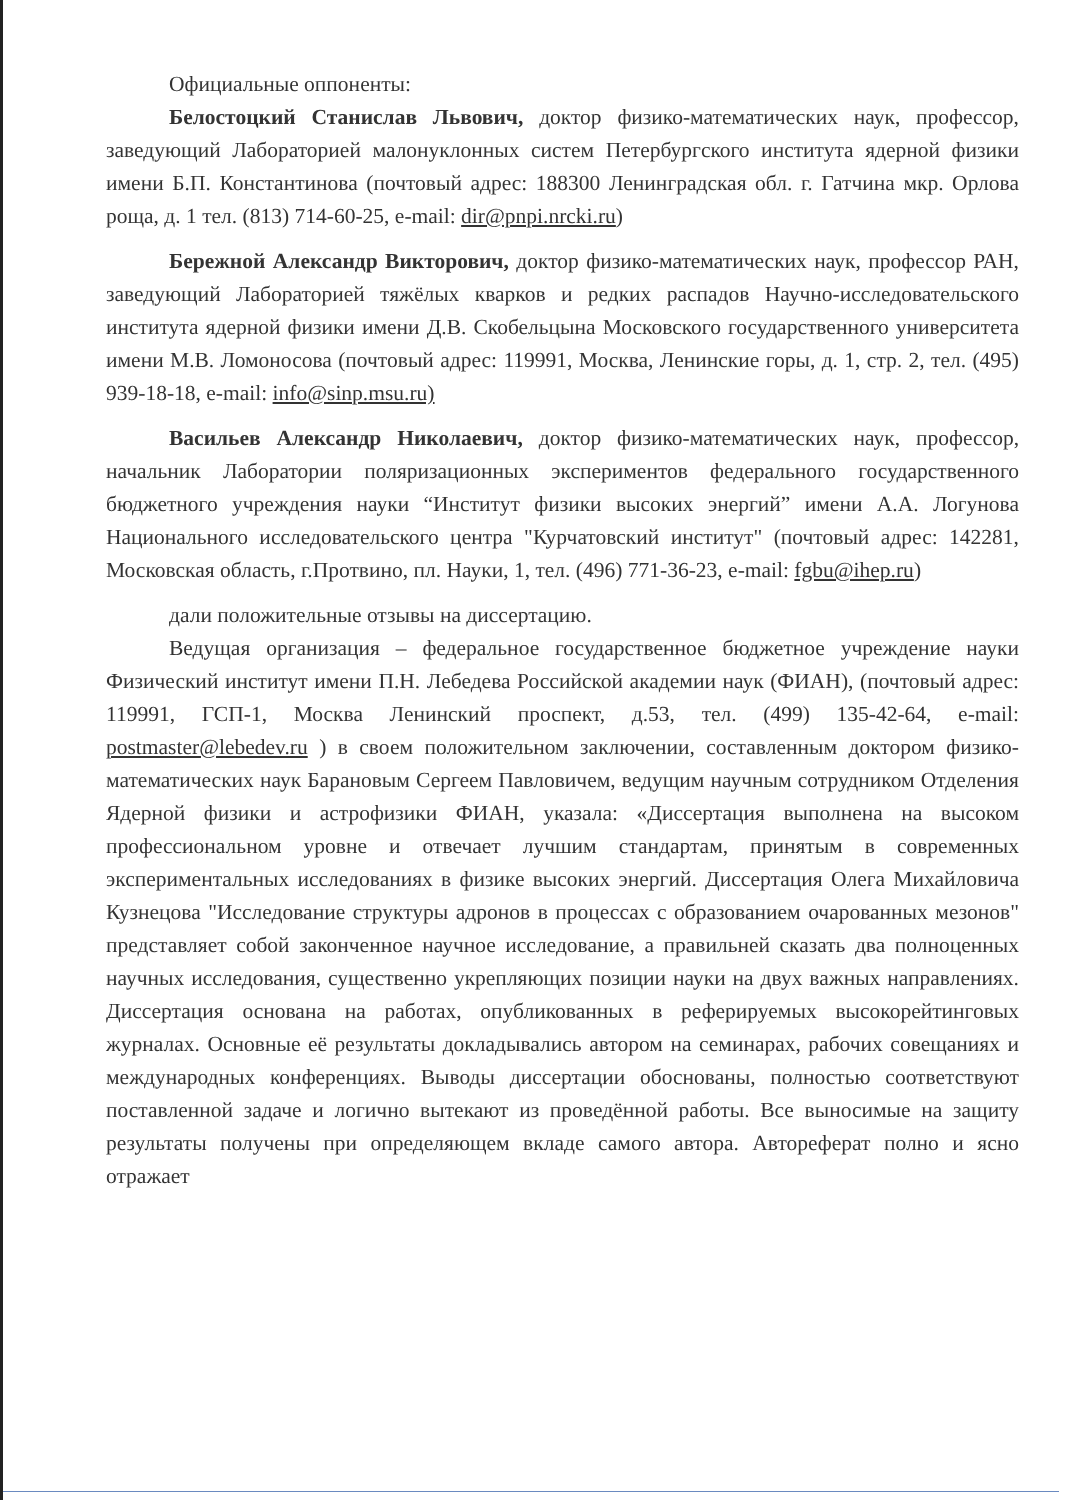Официальные оппоненты:
Белостоцкий Станислав Львович, доктор физико-математических наук, профессор, заведующий Лабораторией малонуклонных систем Петербургского института ядерной физики имени Б.П. Константинова (почтовый адрес: 188300 Ленинградская обл. г. Гатчина мкр. Орлова роща, д. 1 тел. (813) 714-60-25, e-mail: dir@pnpi.nrcki.ru)
Бережной Александр Викторович, доктор физико-математических наук, профессор РАН, заведующий Лабораторией тяжёлых кварков и редких распадов Научно-исследовательского института ядерной физики имени Д.В. Скобельцына Московского государственного университета имени М.В. Ломоносова (почтовый адрес: 119991, Москва, Ленинские горы, д. 1, стр. 2, тел. (495) 939-18-18, e-mail: info@sinp.msu.ru)
Васильев Александр Николаевич, доктор физико-математических наук, профессор, начальник Лаборатории поляризационных экспериментов федерального государственного бюджетного учреждения науки “Институт физики высоких энергий” имени А.А. Логунова Национального исследовательского центра "Курчатовский институт" (почтовый адрес: 142281, Московская область, г.Протвино, пл. Науки, 1, тел. (496) 771-36-23, e-mail: fgbu@ihep.ru)
дали положительные отзывы на диссертацию.
Ведущая организация – федеральное государственное бюджетное учреждение науки Физический институт имени П.Н. Лебедева Российской академии наук (ФИАН), (почтовый адрес: 119991, ГСП-1, Москва Ленинский проспект, д.53, тел. (499) 135-42-64, e-mail: postmaster@lebedev.ru ) в своем положительном заключении, составленным доктором физико-математических наук Барановым Сергеем Павловичем, ведущим научным сотрудником Отделения Ядерной физики и астрофизики ФИАН, указала: «Диссертация выполнена на высоком профессиональном уровне и отвечает лучшим стандартам, принятым в современных экспериментальных исследованиях в физике высоких энергий. Диссертация Олега Михайловича Кузнецова "Исследование структуры адронов в процессах с образованием очарованных мезонов" представляет собой законченное научное исследование, а правильней сказать два полноценных научных исследования, существенно укрепляющих позиции науки на двух важных направлениях. Диссертация основана на работах, опубликованных в реферируемых высокорейтинговых журналах. Основные её результаты докладывались автором на семинарах, рабочих совещаниях и международных конференциях. Выводы диссертации обоснованы, полностью соответствуют поставленной задаче и логично вытекают из проведённой работы. Все выносимые на защиту результаты получены при определяющем вкладе самого автора. Автореферат полно и ясно отражает